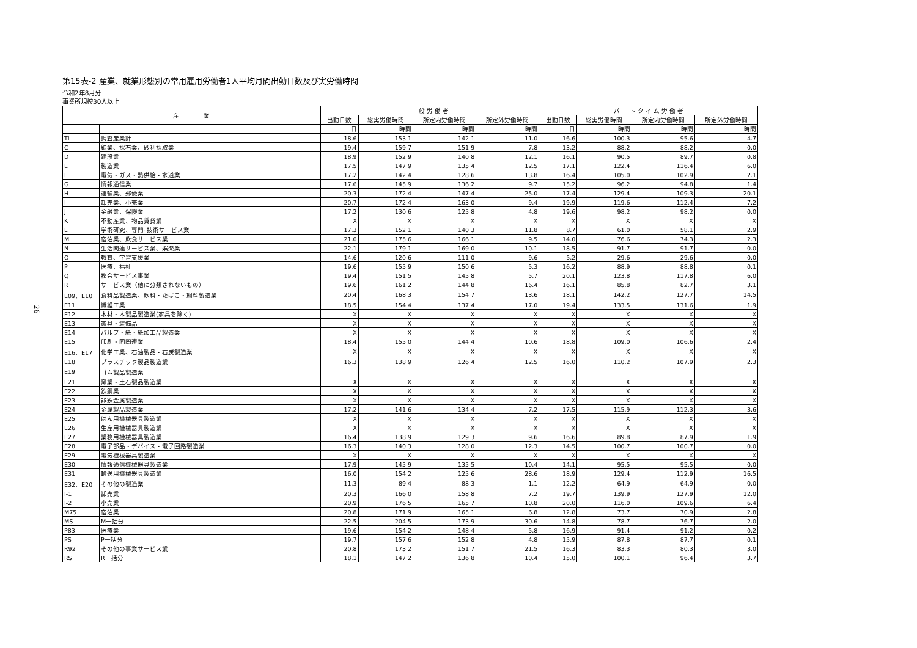26
第15表-2 産業、就業形態別の常用雇用労働者1人平均月間出勤日数及び実労働時間
令和2年8月分
事業所規模30人以上
| 産 業 | | 一 般 労 働 者 | | | | パ ー ト タ イ ム 労 働 者 | | | |
| --- | --- | --- | --- | --- | --- | --- | --- | --- | --- |
| | | 出勤日数 | 総実労働時間 | 所定内労働時間 | 所定外労働時間 | 出勤日数 | 総実労働時間 | 所定内労働時間 | 所定外労働時間 |
| | | 日 | 時間 | 時間 | 時間 | 日 | 時間 | 時間 | 時間 |
| TL | 調査産業計 | 18.6 | 153.1 | 142.1 | 11.0 | 16.6 | 100.3 | 95.6 | 4.7 |
| C | 鉱業、採石業、砂利採取業 | 19.4 | 159.7 | 151.9 | 7.8 | 13.2 | 88.2 | 88.2 | 0.0 |
| D | 建設業 | 18.9 | 152.9 | 140.8 | 12.1 | 16.1 | 90.5 | 89.7 | 0.8 |
| E | 製造業 | 17.5 | 147.9 | 135.4 | 12.5 | 17.1 | 122.4 | 116.4 | 6.0 |
| F | 電気・ガス・熱供給・水道業 | 17.2 | 142.4 | 128.6 | 13.8 | 16.4 | 105.0 | 102.9 | 2.1 |
| G | 情報通信業 | 17.6 | 145.9 | 136.2 | 9.7 | 15.2 | 96.2 | 94.8 | 1.4 |
| H | 運輸業、郵便業 | 20.3 | 172.4 | 147.4 | 25.0 | 17.4 | 129.4 | 109.3 | 20.1 |
| I | 卸売業、小売業 | 20.7 | 172.4 | 163.0 | 9.4 | 19.9 | 119.6 | 112.4 | 7.2 |
| J | 金融業、保険業 | 17.2 | 130.6 | 125.8 | 4.8 | 19.6 | 98.2 | 98.2 | 0.0 |
| K | 不動産業、物品賃貸業 | X | X | X | X | X | X | X | X |
| L | 学術研究、専門･技術サービス業 | 17.3 | 152.1 | 140.3 | 11.8 | 8.7 | 61.0 | 58.1 | 2.9 |
| M | 宿泊業、飲食サービス業 | 21.0 | 175.6 | 166.1 | 9.5 | 14.0 | 76.6 | 74.3 | 2.3 |
| N | 生活関連サービス業、娯楽業 | 22.1 | 179.1 | 169.0 | 10.1 | 18.5 | 91.7 | 91.7 | 0.0 |
| O | 教育、学習支援業 | 14.6 | 120.6 | 111.0 | 9.6 | 5.2 | 29.6 | 29.6 | 0.0 |
| P | 医療、福祉 | 19.6 | 155.9 | 150.6 | 5.3 | 16.2 | 88.9 | 88.8 | 0.1 |
| Q | 複合サービス事業 | 19.4 | 151.5 | 145.8 | 5.7 | 20.1 | 123.8 | 117.8 | 6.0 |
| R | サービス業（他に分類されないもの） | 19.6 | 161.2 | 144.8 | 16.4 | 16.1 | 85.8 | 82.7 | 3.1 |
| E09、E10 | 食料品製造業、飲料・たばこ・飼料製造業 | 20.4 | 168.3 | 154.7 | 13.6 | 18.1 | 142.2 | 127.7 | 14.5 |
| E11 | 繊維工業 | 18.5 | 154.4 | 137.4 | 17.0 | 19.4 | 133.5 | 131.6 | 1.9 |
| E12 | 木材・木製品製造業(家具を除く) | X | X | X | X | X | X | X | X |
| E13 | 家具・装備品 | X | X | X | X | X | X | X | X |
| E14 | パルプ・紙・紙加工品製造業 | X | X | X | X | X | X | X | X |
| E15 | 印刷・同関連業 | 18.4 | 155.0 | 144.4 | 10.6 | 18.8 | 109.0 | 106.6 | 2.4 |
| E16、E17 | 化学工業、石油製品・石炭製造業 | X | X | X | X | X | X | X | X |
| E18 | プラスチック製品製造業 | 16.3 | 138.9 | 126.4 | 12.5 | 16.0 | 110.2 | 107.9 | 2.3 |
| E19 | ゴム製品製造業 | － | － | － | － | － | － | － | － |
| E21 | 窯業・土石製品製造業 | X | X | X | X | X | X | X | X |
| E22 | 鉄鋼業 | X | X | X | X | X | X | X | X |
| E23 | 非鉄金属製造業 | X | X | X | X | X | X | X | X |
| E24 | 金属製品製造業 | 17.2 | 141.6 | 134.4 | 7.2 | 17.5 | 115.9 | 112.3 | 3.6 |
| E25 | はん用機械器具製造業 | X | X | X | X | X | X | X | X |
| E26 | 生産用機械器具製造業 | X | X | X | X | X | X | X | X |
| E27 | 業務用機械器具製造業 | 16.4 | 138.9 | 129.3 | 9.6 | 16.6 | 89.8 | 87.9 | 1.9 |
| E28 | 電子部品・デバイス・電子回路製造業 | 16.3 | 140.3 | 128.0 | 12.3 | 14.5 | 100.7 | 100.7 | 0.0 |
| E29 | 電気機械器具製造業 | X | X | X | X | X | X | X | X |
| E30 | 情報通信機械器具製造業 | 17.9 | 145.9 | 135.5 | 10.4 | 14.1 | 95.5 | 95.5 | 0.0 |
| E31 | 輸送用機械器具製造業 | 16.0 | 154.2 | 125.6 | 28.6 | 18.9 | 129.4 | 112.9 | 16.5 |
| E32、E20 | その他の製造業 | 11.3 | 89.4 | 88.3 | 1.1 | 12.2 | 64.9 | 64.9 | 0.0 |
| I-1 | 卸売業 | 20.3 | 166.0 | 158.8 | 7.2 | 19.7 | 139.9 | 127.9 | 12.0 |
| I-2 | 小売業 | 20.9 | 176.5 | 165.7 | 10.8 | 20.0 | 116.0 | 109.6 | 6.4 |
| M75 | 宿泊業 | 20.8 | 171.9 | 165.1 | 6.8 | 12.8 | 73.7 | 70.9 | 2.8 |
| MS | M一括分 | 22.5 | 204.5 | 173.9 | 30.6 | 14.8 | 78.7 | 76.7 | 2.0 |
| P83 | 医療業 | 19.6 | 154.2 | 148.4 | 5.8 | 16.9 | 91.4 | 91.2 | 0.2 |
| PS | P一括分 | 19.7 | 157.6 | 152.8 | 4.8 | 15.9 | 87.8 | 87.7 | 0.1 |
| R92 | その他の事業サービス業 | 20.8 | 173.2 | 151.7 | 21.5 | 16.3 | 83.3 | 80.3 | 3.0 |
| RS | R一括分 | 18.1 | 147.2 | 136.8 | 10.4 | 15.0 | 100.1 | 96.4 | 3.7 |